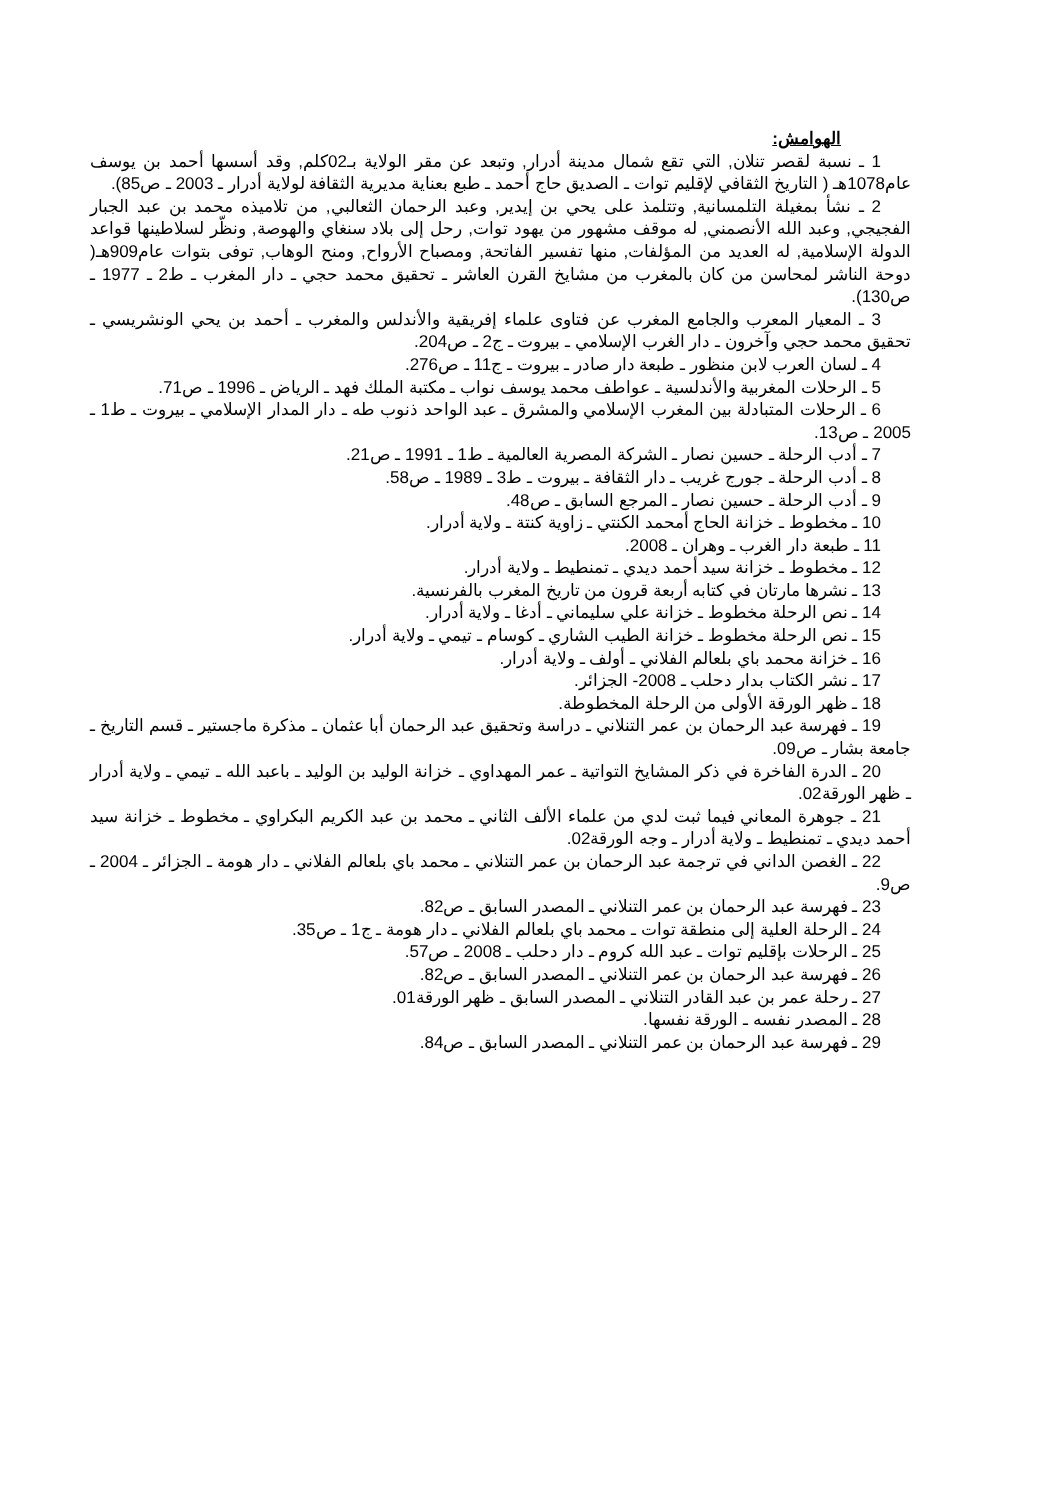الهوامش:
1 ـ نسبة لقصر تنلان, التي تقع شمال مدينة أدرار, وتبعد عن مقر الولاية بـ02كلم, وقد أسسها أحمد بن يوسف عام1078هـ ( التاريخ الثقافي لإقليم توات ـ الصديق حاج أحمد ـ طبع بعناية مديرية الثقافة لولاية أدرار ـ 2003 ـ ص85).
2 ـ نشأ بمغيلة التلمسانية, وتتلمذ على يحي بن إيدير, وعبد الرحمان الثعالبي, من تلاميذه محمد بن عبد الجبار الفجيجي, وعبد الله الأنصمني, له موقف مشهور من يهود توات, رحل إلى بلاد سنغاي والهوصة, ونظّر لسلاطينها قواعد الدولة الإسلامية, له العديد من المؤلفات, منها تفسير الفاتحة, ومصباح الأرواح, ومنح الوهاب, توفى بتوات عام909هـ( دوحة الناشر لمحاسن من كان بالمغرب من مشايخ القرن العاشر ـ تحقيق محمد حجي ـ دار المغرب ـ ط2 ـ 1977 ـ ص130).
3 ـ المعيار المعرب والجامع المغرب عن فتاوى علماء إفريقية والأندلس والمغرب ـ أحمد بن يحي الونشريسي ـ تحقيق محمد حجي وآخرون ـ دار الغرب الإسلامي ـ بيروت ـ ج2 ـ ص204.
4 ـ لسان العرب لابن منظور ـ طبعة دار صادر ـ بيروت ـ ج11 ـ ص276.
5 ـ الرحلات المغربية والأندلسية ـ عواطف محمد يوسف نواب ـ مكتبة الملك فهد ـ الرياض ـ 1996 ـ ص71.
6 ـ الرحلات المتبادلة بين المغرب الإسلامي والمشرق ـ عبد الواحد ذنوب طه ـ دار المدار الإسلامي ـ بيروت ـ ط1 ـ 2005 ـ ص13.
7 ـ أدب الرحلة ـ حسين نصار ـ الشركة المصرية العالمية ـ ط1 ـ 1991 ـ ص21.
8 ـ أدب الرحلة ـ جورج غريب ـ دار الثقافة ـ بيروت ـ ط3 ـ 1989 ـ ص58.
9 ـ أدب الرحلة ـ حسين نصار ـ المرجع السابق ـ ص48.
10 ـ مخطوط ـ خزانة الحاج أمحمد الكنتي ـ زاوية كنتة ـ ولاية أدرار.
11 ـ طبعة دار الغرب ـ وهران ـ 2008.
12 ـ مخطوط ـ خزانة سيد أحمد ديدي ـ تمنطيط ـ ولاية أدرار.
13 ـ نشرها مارتان في كتابه أربعة قرون من تاريخ المغرب بالفرنسية.
14 ـ نص الرحلة مخطوط ـ خزانة علي سليماني ـ أدغا ـ ولاية أدرار.
15 ـ نص الرحلة مخطوط ـ خزانة الطيب الشاري ـ كوسام ـ تيمي ـ ولاية أدرار.
16 ـ خزانة محمد باي بلعالم الفلاني ـ أولف ـ ولاية أدرار.
17 ـ نشر الكتاب بدار دحلب ـ 2008- الجزائر.
18 ـ ظهر الورقة الأولى من الرحلة المخطوطة.
19 ـ فهرسة عبد الرحمان بن عمر التنلاني ـ دراسة وتحقيق عبد الرحمان أبا عثمان ـ مذكرة ماجستير ـ قسم التاريخ ـ جامعة بشار ـ ص09.
20 ـ الدرة الفاخرة في ذكر المشايخ التواتية ـ عمر المهداوي ـ خزانة الوليد بن الوليد ـ باعبد الله ـ تيمي ـ ولاية أدرار ـ ظهر الورقة02.
21 ـ جوهرة المعاني فيما ثبت لدي من علماء الألف الثاني ـ محمد بن عبد الكريم البكراوي ـ مخطوط ـ خزانة سيد أحمد ديدي ـ تمنطيط ـ ولاية أدرار ـ وجه الورقة02.
22 ـ الغصن الداني في ترجمة عبد الرحمان بن عمر التنلاني ـ محمد باي بلعالم الفلاني ـ دار هومة ـ الجزائر ـ 2004 ـ ص9.
23 ـ فهرسة عبد الرحمان بن عمر التنلاني ـ المصدر السابق ـ ص82.
24 ـ الرحلة العلية إلى منطقة توات ـ محمد باي بلعالم الفلاني ـ دار هومة ـ ج1 ـ ص35.
25 ـ الرحلات بإقليم توات ـ عبد الله كروم ـ دار دحلب ـ 2008 ـ ص57.
26 ـ فهرسة عبد الرحمان بن عمر التنلاني ـ المصدر السابق ـ ص82.
27 ـ رحلة عمر بن عبد القادر التنلاني ـ المصدر السابق ـ ظهر الورقة01.
28 ـ المصدر نفسه ـ الورقة نفسها.
29 ـ فهرسة عبد الرحمان بن عمر التنلاني ـ المصدر السابق ـ ص84.